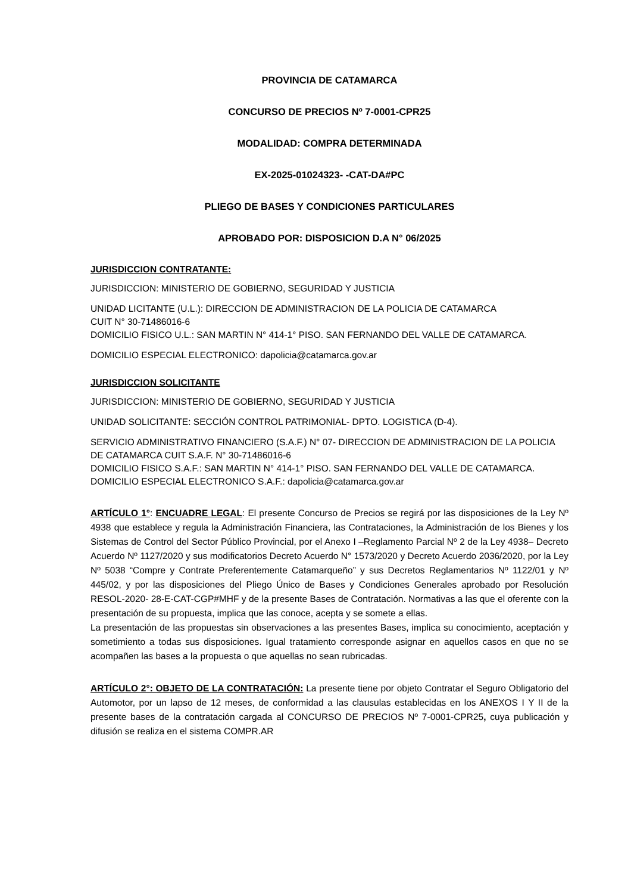PROVINCIA DE CATAMARCA
CONCURSO DE PRECIOS Nº 7-0001-CPR25
MODALIDAD: COMPRA DETERMINADA
EX-2025-01024323- -CAT-DA#PC
PLIEGO DE BASES Y CONDICIONES PARTICULARES
APROBADO POR: DISPOSICION D.A N° 06/2025
JURISDICCION CONTRATANTE:
JURISDICCION: MINISTERIO DE GOBIERNO, SEGURIDAD Y JUSTICIA
UNIDAD LICITANTE (U.L.): DIRECCION DE ADMINISTRACION DE LA POLICIA DE CATAMARCA
CUIT N° 30-71486016-6
DOMICILIO FISICO U.L.: SAN MARTIN N° 414-1° PISO. SAN FERNANDO DEL VALLE DE CATAMARCA.
DOMICILIO ESPECIAL ELECTRONICO: dapolicia@catamarca.gov.ar
JURISDICCION SOLICITANTE
JURISDICCION: MINISTERIO DE GOBIERNO, SEGURIDAD Y JUSTICIA
UNIDAD SOLICITANTE: SECCIÓN CONTROL PATRIMONIAL- DPTO. LOGISTICA (D-4).
SERVICIO ADMINISTRATIVO FINANCIERO (S.A.F.) N° 07- DIRECCION DE ADMINISTRACION DE LA POLICIA DE CATAMARCA CUIT S.A.F. N° 30-71486016-6
DOMICILIO FISICO S.A.F.: SAN MARTIN N° 414-1° PISO. SAN FERNANDO DEL VALLE DE CATAMARCA.
DOMICILIO ESPECIAL ELECTRONICO S.A.F.: dapolicia@catamarca.gov.ar
ARTÍCULO 1°: ENCUADRE LEGAL: El presente Concurso de Precios se regirá por las disposiciones de la Ley Nº 4938 que establece y regula la Administración Financiera, las Contrataciones, la Administración de los Bienes y los Sistemas de Control del Sector Público Provincial, por el Anexo I –Reglamento Parcial Nº 2 de la Ley 4938– Decreto Acuerdo Nº 1127/2020 y sus modificatorios Decreto Acuerdo N° 1573/2020 y Decreto Acuerdo 2036/2020, por la Ley Nº 5038 “Compre y Contrate Preferentemente Catamarqueño” y sus Decretos Reglamentarios Nº 1122/01 y Nº 445/02, y por las disposiciones del Pliego Único de Bases y Condiciones Generales aprobado por Resolución RESOL-2020- 28-E-CAT-CGP#MHF y de la presente Bases de Contratación. Normativas a las que el oferente con la presentación de su propuesta, implica que las conoce, acepta y se somete a ellas.
La presentación de las propuestas sin observaciones a las presentes Bases, implica su conocimiento, aceptación y sometimiento a todas sus disposiciones. Igual tratamiento corresponde asignar en aquellos casos en que no se acompañen las bases a la propuesta o que aquellas no sean rubricadas.
ARTÍCULO 2°: OBJETO DE LA CONTRATACIÓN: La presente tiene por objeto Contratar el Seguro Obligatorio del Automotor, por un lapso de 12 meses, de conformidad a las clausulas establecidas en los ANEXOS I Y II de la presente bases de la contratación cargada al CONCURSO DE PRECIOS Nº 7-0001-CPR25, cuya publicación y difusión se realiza en el sistema COMPR.AR